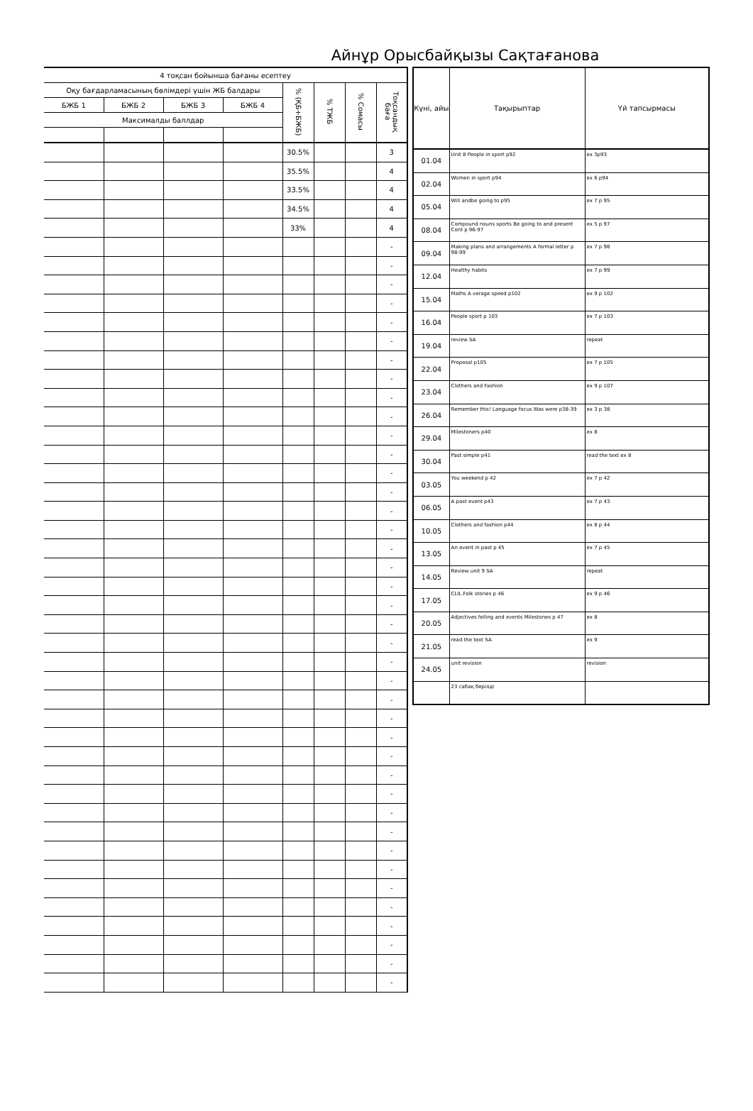Айнұр Орысбайқызы Сақтағанова
| 4 тоқсан бойынша бағаны есептеу | | | | | | | |
| --- | --- | --- | --- | --- | --- | --- | --- |
| Оқу бағдарламасының бөлімдері үшін ЖБ балдары | | | | % (ҚБ+БЖБ) | % ТЖБ | % Сомасы | Тоқсандық баға |
| БЖБ 1 | БЖБ 2 | БЖБ 3 | БЖБ 4 | | | | |
| Максималды баллдар | | | | | | | |
| | | | | 30.5% | | | 3 |
| | | | | 35.5% | | | 4 |
| | | | | 33.5% | | | 4 |
| | | | | 34.5% | | | 4 |
| | | | | 33% | | | 4 |
| | | | | | | | - |
| | | | | | | | - |
| | | | | | | | - |
| | | | | | | | - |
| | | | | | | | - |
| | | | | | | | - |
| | | | | | | | - |
| | | | | | | | - |
| | | | | | | | - |
| | | | | | | | - |
| | | | | | | | - |
| | | | | | | | - |
| | | | | | | | - |
| | | | | | | | - |
| | | | | | | | - |
| | | | | | | | - |
| | | | | | | | - |
| | | | | | | | - |
| | | | | | | | - |
| | | | | | | | - |
| | | | | | | | - |
| | | | | | | | - |
| | | | | | | | - |
| | | | | | | | - |
| | | | | | | | - |
| | | | | | | | - |
| | | | | | | | - |
| | | | | | | | - |
| | | | | | | | - |
| | | | | | | | - |
| | | | | | | | - |
| | | | | | | | - |
| | | | | | | | - |
| | | | | | | | - |
| | | | | | | | - |
| | | | | | | | - |
| | | | | | | | - |
| | | | | | | | - |
| | | | | | | | - |
| | | | | | | | - |
| Күні, айы | Тақырыптар | Үй тапсырмасы |
| --- | --- | --- |
| 01.04 | Unit 8 People in sport p92 | ex 3p93 |
| 02.04 | Women in sport p94 | ex 6 p94 |
| 05.04 | Will andbe going to p95 | ex 7 p 95 |
| 08.04 | Compound nouns sports Be going to and present Cont p 96-97 | ex 5 p 97 |
| 09.04 | Making plans and arrangements A formal letter p 98-99 | ex 7 p 98 |
| 12.04 | Healthy habits | ex 7 p 99 |
| 15.04 | Maths A verage speed p102 | ex 9 p 102 |
| 16.04 | People sport p 103 | ex 7 p 103 |
| 19.04 | review SA | repeat |
| 22.04 | Proposal p105 | ex 7 p 105 |
| 23.04 | Clothers and Fashion | ex 9 p 107 |
| 26.04 | Remember this! Language focus.Was were p38-39 | ex 3 p 38 |
| 29.04 | Milestoners p40 | ex 8 |
| 30.04 | Past simple p41 | read the text ex 8 |
| 03.05 | You weekend p 42 | ex 7 p 42 |
| 06.05 | A past event p43 | ex 7 p 43 |
| 10.05 | Clothers and fashion p44 | ex 8 p 44 |
| 13.05 | An event in past p 45 | ex 7 p 45 |
| 14.05 | Review unit 9 SA | repeat |
| 17.05 | CLIL.Folk stories p 46 | ex 9 p 46 |
| 20.05 | Adjectives felling and events Milestones p 47 | ex 8 |
| 21.05 | read the text SA | ex 9 |
| 24.05 | unit revision | revision |
| | 23 сабақ берілді | |